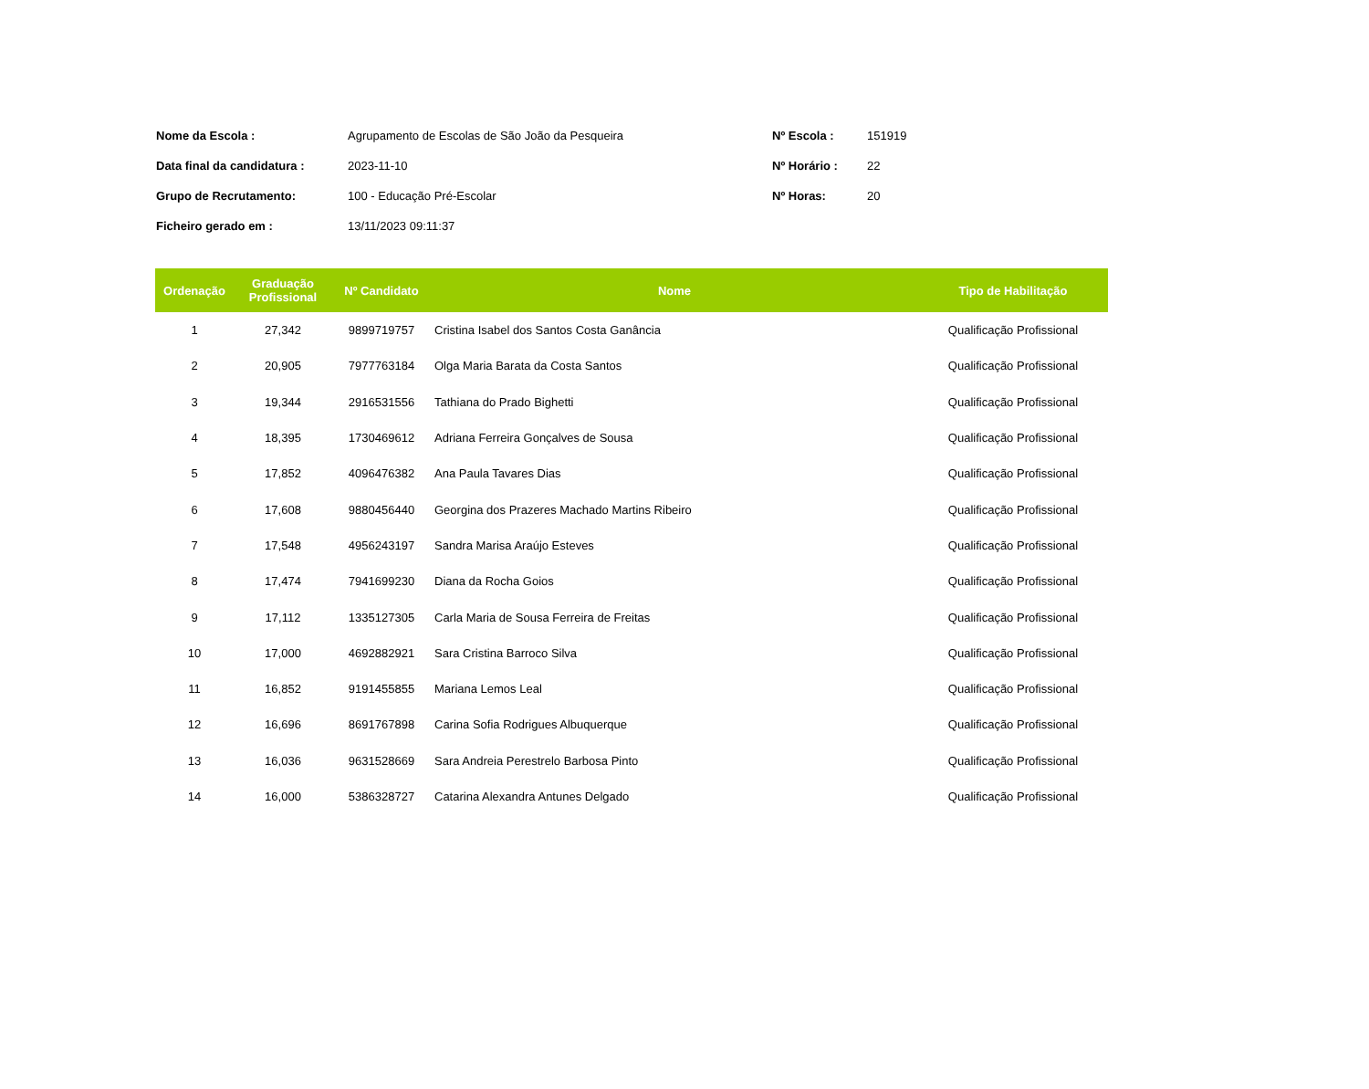| Nome da Escola : | Agrupamento de Escolas de São João da Pesqueira | Nº Escola : | 151919 |
| Data final da candidatura : | 2023-11-10 | Nº Horário : | 22 |
| Grupo de Recrutamento: | 100 - Educação Pré-Escolar | Nº Horas: | 20 |
| Ficheiro gerado em : | 13/11/2023 09:11:37 | | |
| Ordenação | Graduação Profissional | Nº Candidato | Nome | Tipo de Habilitação |
| --- | --- | --- | --- | --- |
| 1 | 27,342 | 9899719757 | Cristina Isabel dos Santos Costa Ganância | Qualificação Profissional |
| 2 | 20,905 | 7977763184 | Olga Maria Barata da Costa Santos | Qualificação Profissional |
| 3 | 19,344 | 2916531556 | Tathiana do Prado Bighetti | Qualificação Profissional |
| 4 | 18,395 | 1730469612 | Adriana Ferreira Gonçalves de Sousa | Qualificação Profissional |
| 5 | 17,852 | 4096476382 | Ana Paula Tavares Dias | Qualificação Profissional |
| 6 | 17,608 | 9880456440 | Georgina dos Prazeres Machado Martins Ribeiro | Qualificação Profissional |
| 7 | 17,548 | 4956243197 | Sandra Marisa Araújo Esteves | Qualificação Profissional |
| 8 | 17,474 | 7941699230 | Diana da Rocha Goios | Qualificação Profissional |
| 9 | 17,112 | 1335127305 | Carla Maria de Sousa Ferreira de Freitas | Qualificação Profissional |
| 10 | 17,000 | 4692882921 | Sara Cristina Barroco Silva | Qualificação Profissional |
| 11 | 16,852 | 9191455855 | Mariana Lemos Leal | Qualificação Profissional |
| 12 | 16,696 | 8691767898 | Carina Sofia Rodrigues Albuquerque | Qualificação Profissional |
| 13 | 16,036 | 9631528669 | Sara Andreia Perestrelo Barbosa Pinto | Qualificação Profissional |
| 14 | 16,000 | 5386328727 | Catarina Alexandra Antunes Delgado | Qualificação Profissional |